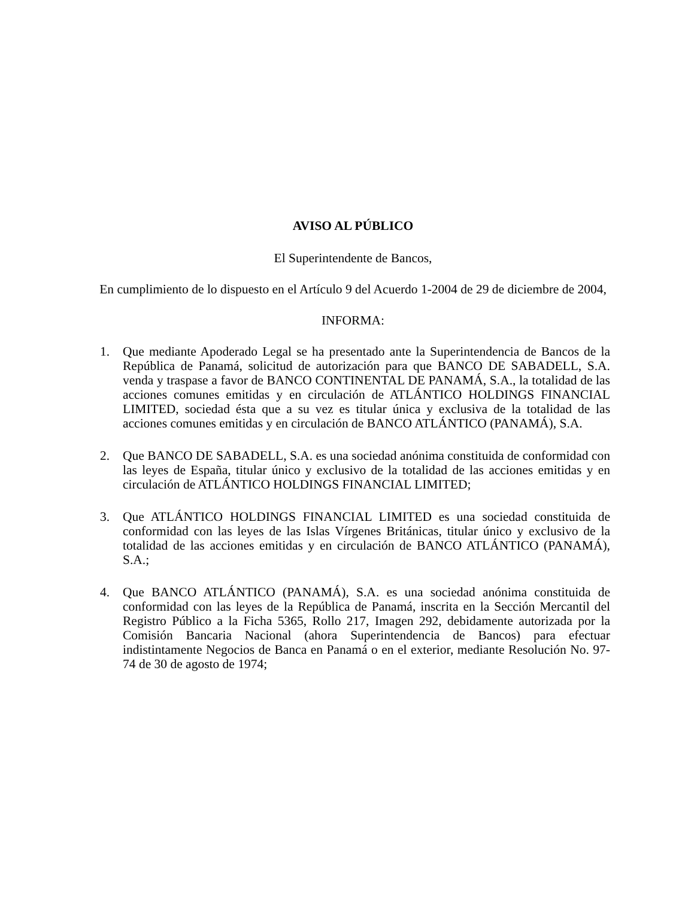AVISO AL PÚBLICO
El Superintendente de Bancos,
En cumplimiento de lo dispuesto en el Artículo 9 del Acuerdo 1-2004 de 29 de diciembre de 2004,
INFORMA:
1. Que mediante Apoderado Legal se ha presentado ante la Superintendencia de Bancos de la República de Panamá, solicitud de autorización para que BANCO DE SABADELL, S.A. venda y traspase a favor de BANCO CONTINENTAL DE PANAMÁ, S.A., la totalidad de las acciones comunes emitidas y en circulación de ATLÁNTICO HOLDINGS FINANCIAL LIMITED, sociedad ésta que a su vez es titular única y exclusiva de la totalidad de las acciones comunes emitidas y en circulación de BANCO ATLÁNTICO (PANAMÁ), S.A.
2. Que BANCO DE SABADELL, S.A. es una sociedad anónima constituida de conformidad con las leyes de España, titular único y exclusivo de la totalidad de las acciones emitidas y en circulación de ATLÁNTICO HOLDINGS FINANCIAL LIMITED;
3. Que ATLÁNTICO HOLDINGS FINANCIAL LIMITED es una sociedad constituida de conformidad con las leyes de las Islas Vírgenes Británicas, titular único y exclusivo de la totalidad de las acciones emitidas y en circulación de BANCO ATLÁNTICO (PANAMÁ), S.A.;
4. Que BANCO ATLÁNTICO (PANAMÁ), S.A. es una sociedad anónima constituida de conformidad con las leyes de la República de Panamá, inscrita en la Sección Mercantil del Registro Público a la Ficha 5365, Rollo 217, Imagen 292, debidamente autorizada por la Comisión Bancaria Nacional (ahora Superintendencia de Bancos) para efectuar indistintamente Negocios de Banca en Panamá o en el exterior, mediante Resolución No. 97-74 de 30 de agosto de 1974;